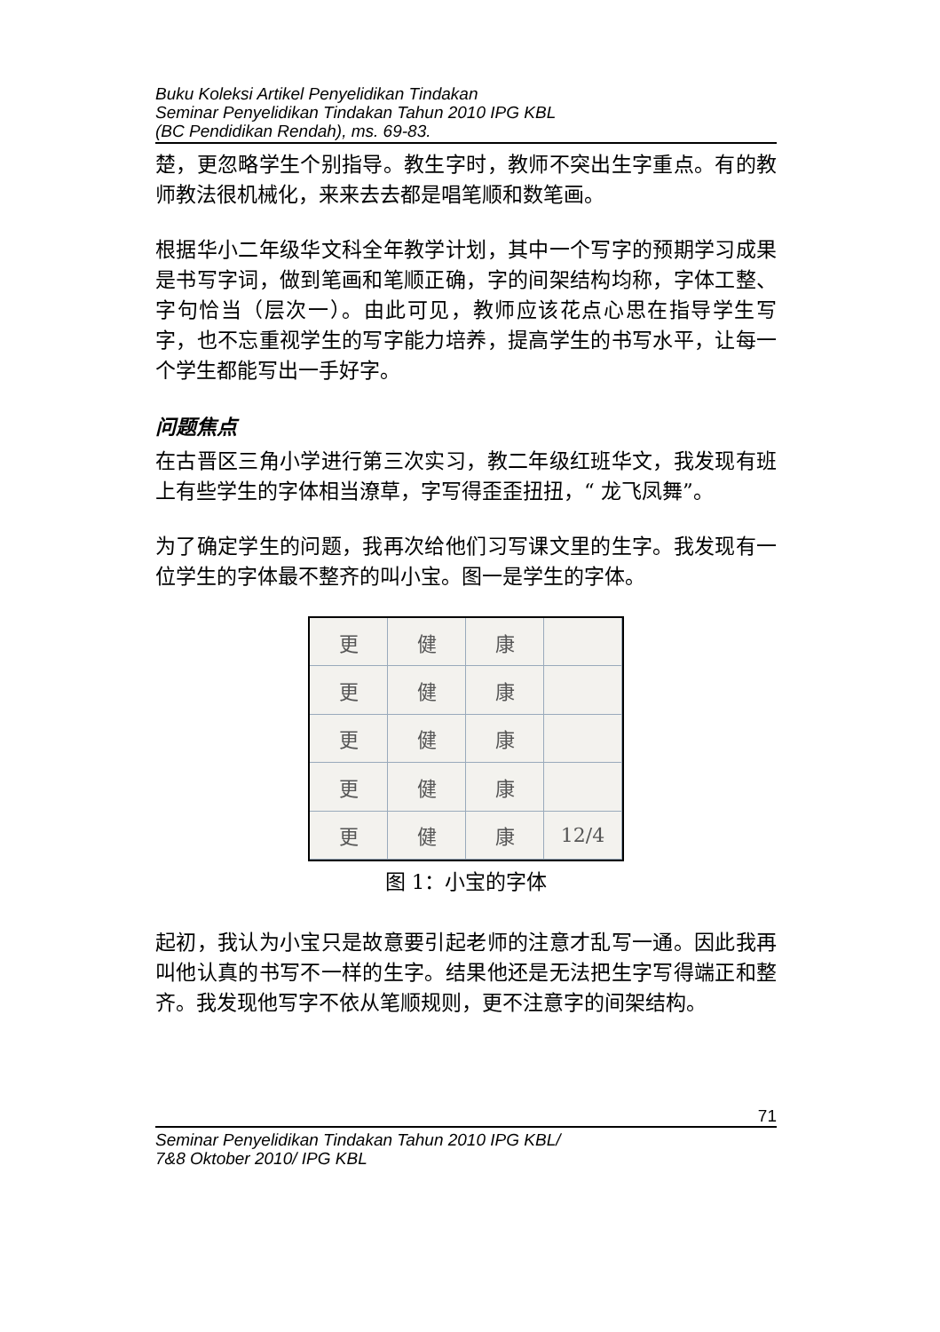Buku Koleksi Artikel Penyelidikan Tindakan
Seminar Penyelidikan Tindakan Tahun 2010 IPG KBL
(BC Pendidikan Rendah), ms. 69-83.
楚，更忽略学生个别指导。教生字时，教师不突出生字重点。有的教师教法很机械化，来来去去都是唱笔顺和数笔画。
根据华小二年级华文科全年教学计划，其中一个写字的预期学习成果是书写字词，做到笔画和笔顺正确，字的间架结构均称，字体工整、字句恰当（层次一）。由此可见，教师应该花点心思在指导学生写字，也不忘重视学生的写字能力培养，提高学生的书写水平，让每一个学生都能写出一手好字。
问题焦点
在古晋区三角小学进行第三次实习，教二年级红班华文，我发现有班上有些学生的字体相当潦草，字写得歪歪扭扭，“ 龙飞凤舞”。
为了确定学生的问题，我再次给他们习写课文里的生字。我发现有一位学生的字体最不整齐的叫小宝。图一是学生的字体。
更健康 更健康 更健康 更健康 更健康 12/4
图 1：小宝的字体
起初，我认为小宝只是故意要引起老师的注意才乱写一通。因此我再叫他认真的书写不一样的生字。结果他还是无法把生字写得端正和整齐。我发现他写字不依从笔顺规则，更不注意字的间架结构。
71
Seminar Penyelidikan Tindakan Tahun 2010 IPG KBL/
7&8 Oktober 2010/ IPG KBL